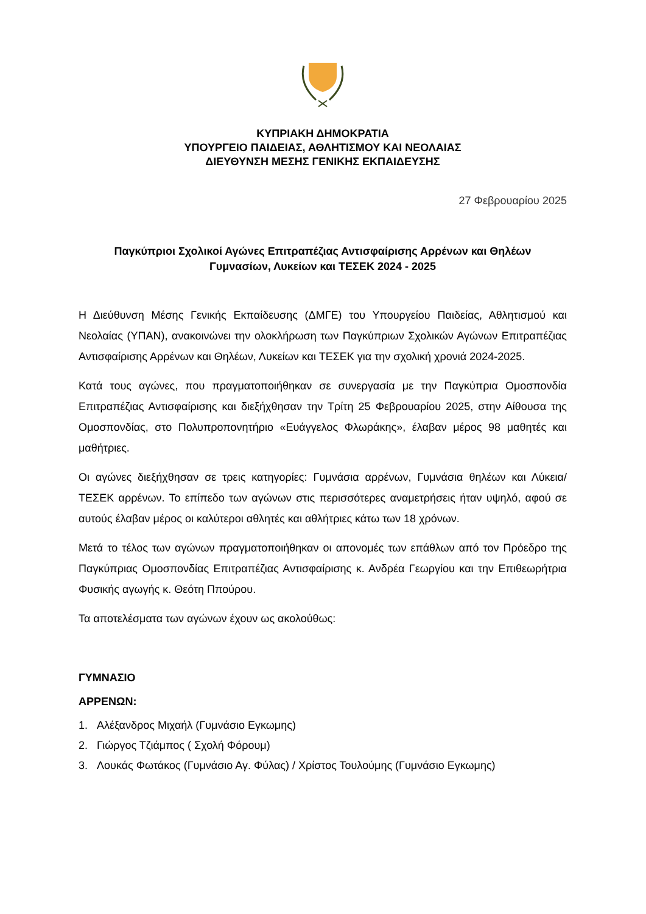ΚΥΠΡΙΑΚΗ ΔΗΜΟΚΡΑΤΙΑ
ΥΠΟΥΡΓΕΙΟ ΠΑΙΔΕΙΑΣ, ΑΘΛΗΤΙΣΜΟΥ ΚΑΙ ΝΕΟΛΑΙΑΣ
ΔΙΕΥΘΥΝΣΗ ΜΕΣΗΣ ΓΕΝΙΚΗΣ ΕΚΠΑΙΔΕΥΣΗΣ
27 Φεβρουαρίου 2025
Παγκύπριοι Σχολικοί Αγώνες Επιτραπέζιας Αντισφαίρισης Αρρένων και Θηλέων
Γυμνασίων, Λυκείων και ΤΕΣΕΚ 2024 - 2025
Η Διεύθυνση Μέσης Γενικής Εκπαίδευσης (ΔΜΓΕ) του Υπουργείου Παιδείας, Αθλητισμού και Νεολαίας (ΥΠΑΝ), ανακοινώνει την ολοκλήρωση των Παγκύπριων Σχολικών Αγώνων Επιτραπέζιας Αντισφαίρισης Αρρένων και Θηλέων, Λυκείων και ΤΕΣΕΚ για την σχολική χρονιά 2024-2025.
Κατά τους αγώνες, που πραγματοποιήθηκαν σε συνεργασία με την Παγκύπρια Ομοσπονδία Επιτραπέζιας Αντισφαίρισης και διεξήχθησαν την Τρίτη 25 Φεβρουαρίου 2025, στην Αίθουσα της Ομοσπονδίας, στο Πολυπροπονητήριο «Ευάγγελος Φλωράκης», έλαβαν μέρος 98 μαθητές και μαθήτριες.
Οι αγώνες διεξήχθησαν σε τρεις κατηγορίες: Γυμνάσια αρρένων, Γυμνάσια θηλέων και Λύκεια/ΤΕΣΕΚ αρρένων. Το επίπεδο των αγώνων στις περισσότερες αναμετρήσεις ήταν υψηλό, αφού σε αυτούς έλαβαν μέρος οι καλύτεροι αθλητές και αθλήτριες κάτω των 18 χρόνων.
Μετά το τέλος των αγώνων πραγματοποιήθηκαν οι απονομές των επάθλων από τον Πρόεδρο της Παγκύπριας Ομοσπονδίας Επιτραπέζιας Αντισφαίρισης κ. Ανδρέα Γεωργίου και την Επιθεωρήτρια Φυσικής αγωγής κ. Θεότη Ππούρου.
Τα αποτελέσματα των αγώνων έχουν ως ακολούθως:
ΓΥΜΝΑΣΙΟ
ΑΡΡΕΝΩΝ:
1. Αλέξανδρος Μιχαήλ (Γυμνάσιο Εγκωμης)
2. Γιώργος Τζιάμπος ( Σχολή Φόρουμ)
3. Λουκάς Φωτάκος (Γυμνάσιο Αγ. Φύλας) / Χρίστος Τουλούμης (Γυμνάσιο Εγκωμης)